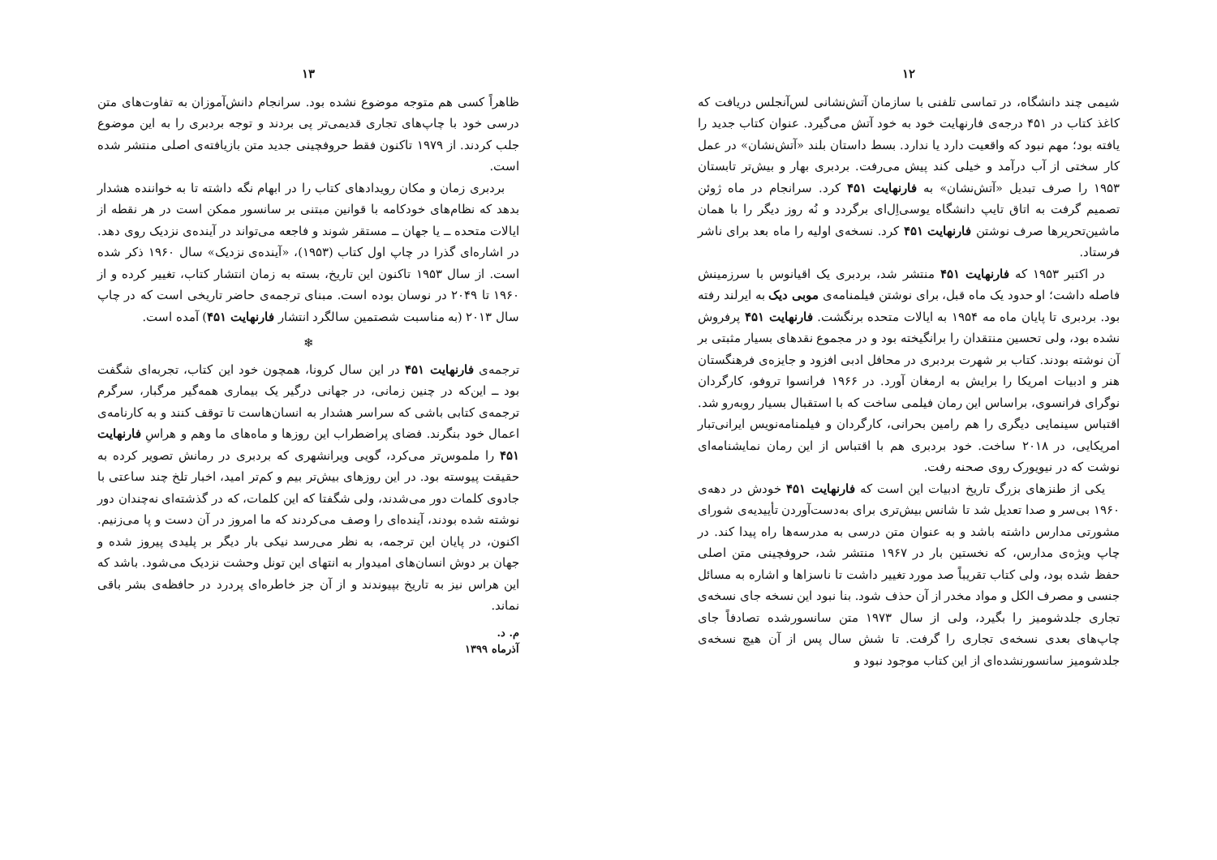۱۲
شیمی چند دانشگاه، در تماسی تلفنی با سازمان آتش‌نشانی لس‌آنجلس دریافت که کاغذ کتاب در ۴۵۱ درجه‌ی فارنهایت خود به خود آتش می‌گیرد. عنوان کتاب جدید را یافته بود؛ مهم نبود که واقعیت دارد یا ندارد. بسط داستان بلند «آتش‌نشان» در عمل کار سختی از آب درآمد و خیلی کند پیش می‌رفت. بردبری بهار و بیش‌تر تابستان ۱۹۵۳ را صرف تبدیل «آتش‌نشان» به فارنهایت ۴۵۱ کرد. سرانجام در ماه ژوئن تصمیم گرفت به اتاق تایپ دانشگاه یوسی‌اِل‌ای برگردد و نُه روز دیگر را با همان ماشین‌تحریرها صرف نوشتن فارنهایت ۴۵۱ کرد. نسخه‌ی اولیه را ماه بعد برای ناشر فرستاد.
در اکتبر ۱۹۵۳ که فارنهایت ۴۵۱ منتشر شد، بردبری یک اقیانوس با سرزمینش فاصله داشت؛ او حدود یک ماه قبل، برای نوشتن فیلمنامه‌ی موبی دیک به ایرلند رفته بود. بردبری تا پایان ماه مه ۱۹۵۴ به ایالات متحده برنگشت. فارنهایت ۴۵۱ پرفروش نشده بود، ولی تحسین منتقدان را برانگیخته بود و در مجموع نقدهای بسیار مثبتی بر آن نوشته بودند. کتاب بر شهرت بردبری در محافل ادبی افزود و جایزه‌ی فرهنگستان هنر و ادبیات امریکا را برایش به ارمغان آورد. در ۱۹۶۶ فرانسوا تروفو، کارگردان نوگرای فرانسوی، براساس این رمان فیلمی ساخت که با استقبال بسیار روبه‌رو شد. اقتباس سینمایی دیگری را هم رامین بحرانی، کارگردان و فیلمنامه‌نویس ایرانی‌تبار امریکایی، در ۲۰۱۸ ساخت. خود بردبری هم با اقتباس از این رمان نمایشنامه‌ای نوشت که در نیویورک روی صحنه رفت.
یکی از طنزهای بزرگ تاریخ ادبیات این است که فارنهایت ۴۵۱ خودش در دهه‌ی ۱۹۶۰ بی‌سر و صدا تعدیل شد تا شانس بیش‌تری برای به‌دست‌آوردن تأییدیه‌ی شورای مشورتی مدارس داشته باشد و به عنوان متن درسی به مدرسه‌ها راه پیدا کند. در چاپ ویژه‌ی مدارس، که نخستین بار در ۱۹۶۷ منتشر شد، حروفچینی متن اصلی حفظ شده بود، ولی کتاب تقریباً صد مورد تغییر داشت تا ناسزاها و اشاره به مسائل جنسی و مصرف الکل و مواد مخدر از آن حذف شود. بنا نبود این نسخه جای نسخه‌ی تجاری جلدشومیز را بگیرد، ولی از سال ۱۹۷۳ متن سانسورشده تصادفاً جای چاپ‌های بعدی نسخه‌ی تجاری را گرفت. تا شش سال پس از آن هیچ نسخه‌ی جلدشومیز سانسورنشده‌ای از این کتاب موجود نبود و
۱۳
ظاهراً کسی هم متوجه موضوع نشده بود. سرانجام دانش‌آموزان به تفاوت‌های متن درسی خود با چاپ‌های تجاری قدیمی‌تر پی بردند و توجه بردبری را به این موضوع جلب کردند. از ۱۹۷۹ تاکنون فقط حروفچینی جدید متن بازیافته‌ی اصلی منتشر شده است.
بردبری زمان و مکان رویدادهای کتاب را در ابهام نگه داشته تا به خواننده هشدار بدهد که نظام‌های خودکامه با قوانین مبتنی بر سانسور ممکن است در هر نقطه از ایالات متحده ــ یا جهان ــ مستقر شوند و فاجعه می‌تواند در آینده‌ی نزدیک روی دهد. در اشاره‌ای گذرا در چاپ اول کتاب (۱۹۵۳)، «آینده‌ی نزدیک» سال ۱۹۶۰ ذکر شده است. از سال ۱۹۵۳ تاکنون این تاریخ، بسته به زمان انتشار کتاب، تغییر کرده و از ۱۹۶۰ تا ۲۰۴۹ در نوسان بوده است. مبنای ترجمه‌ی حاضر تاریخی است که در چاپ سال ۲۰۱۳ (به مناسبت شصتمین سالگرد انتشار فارنهایت ۴۵۱) آمده است.
❄
ترجمه‌ی فارنهایت ۴۵۱ در این سال کرونا، همچون خود این کتاب، تجربه‌ای شگفت بود ــ این‌که در چنین زمانی، در جهانی درگیر یک بیماری همه‌گیر مرگبار، سرگرم ترجمه‌ی کتابی باشی که سراسر هشدار به انسان‌هاست تا توقف کنند و به کارنامه‌ی اعمال خود بنگرند. فضای پراضطراب این روزها و ماه‌های ما وهم و هراسِ فارنهایت ۴۵۱ را ملموس‌تر می‌کرد، گویی ویرانشهری که بردبری در رمانش تصویر کرده به حقیقت پیوسته بود. در این روزهای بیش‌تر بیم و کم‌تر امید، اخبار تلخ چند ساعتی با جادوی کلمات دور می‌شدند، ولی شگفتا که این کلمات، که در گذشته‌ای نه‌چندان دور نوشته شده بودند، آینده‌ای را وصف می‌کردند که ما امروز در آن دست و پا می‌زنیم. اکنون، در پایان این ترجمه، به نظر می‌رسد نیکی بار دیگر بر پلیدی پیروز شده و جهان بر دوش انسان‌های امیدوار به انتهای این تونل وحشت نزدیک می‌شود. باشد که این هراس نیز به تاریخ بپیوندند و از آن جز خاطره‌ای پردرد در حافظه‌ی بشر باقی نماند.
م. د.
آذرماه ۱۳۹۹